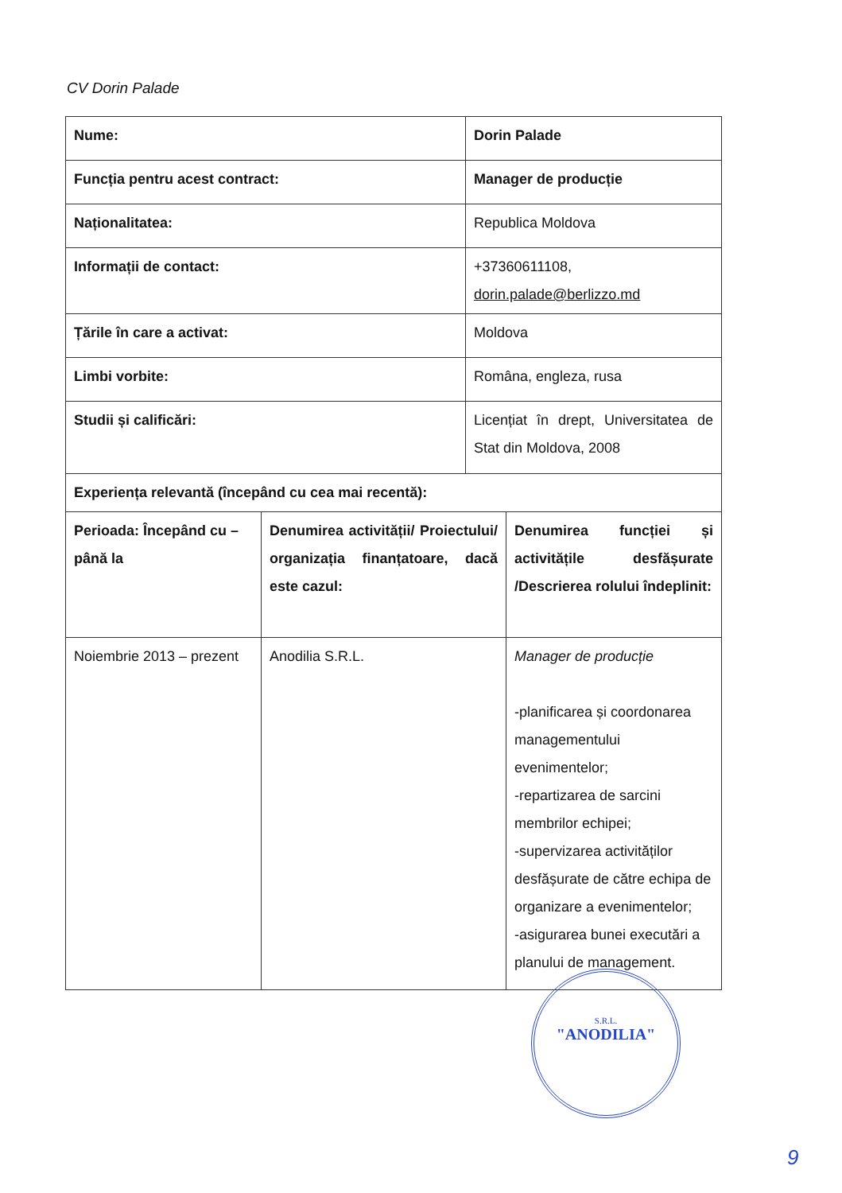CV Dorin Palade
| Nume: | | Dorin Palade | |
| Funcția pentru acest contract: | | Manager de producție | |
| Naționalitatea: | | Republica Moldova | |
| Informații de contact: | | +37360611108, dorin.palade@berlizzo.md | |
| Țările în care a activat: | | Moldova | |
| Limbi vorbite: | | Româna, engleza, rusa | |
| Studii și calificări: | | Licențiat în drept, Universitatea de Stat din Moldova, 2008 | |
| Experiența relevantă (începând cu cea mai recentă): | | | |
| Perioada: Începând cu – până la | Denumirea activității/ Proiectului/ organizația finanțatoare, dacă este cazul: | | Denumirea funcției și activitățile desfășurate /Descrierea rolului îndeplinit: |
| Noiembrie 2013 – prezent | Anodilia S.R.L. | | Manager de producție -planificarea și coordonarea managementului evenimentelor; -repartizarea de sarcini membrilor echipei; -supervizarea activităților desfășurate de către echipa de organizare a evenimentelor; -asigurarea bunei executări a planului de management. |
S.R.L.
"ANODILIA"
9